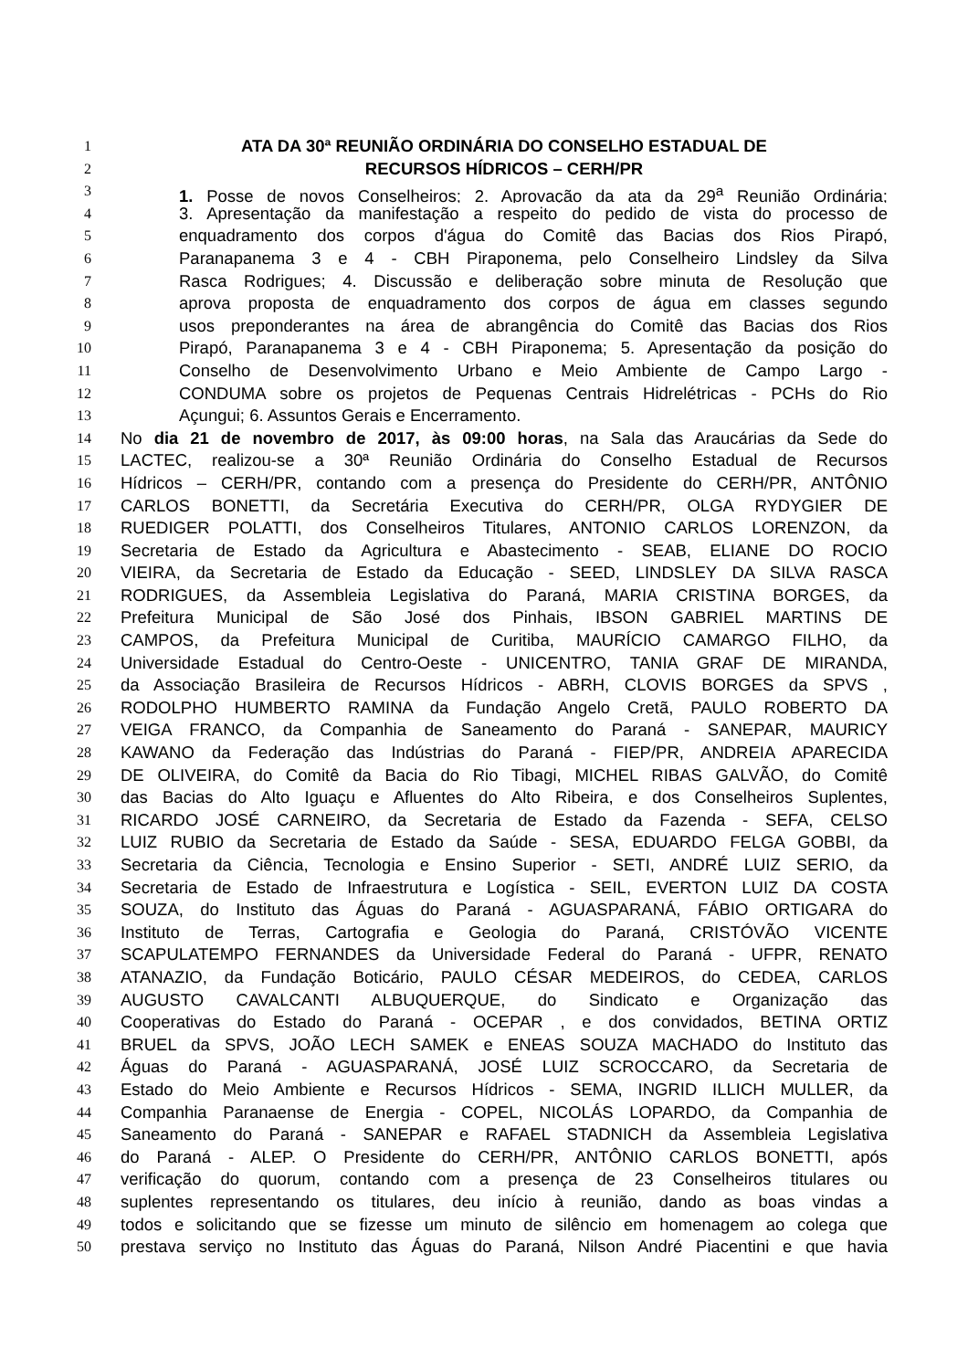1 ATA DA 30ª REUNIÃO ORDINÁRIA DO CONSELHO ESTADUAL DE
2 RECURSOS HÍDRICOS – CERH/PR
3 1. Posse de novos Conselheiros; 2. Aprovação da ata da 29<sup>a</sup> Reunião Ordinária;
4 3. Apresentação da manifestação a respeito do pedido de vista do processo de
5 enquadramento dos corpos d'água do Comitê das Bacias dos Rios Pirapó,
6 Paranapanema 3 e 4 - CBH Piraponema, pelo Conselheiro Lindsley da Silva
7 Rasca Rodrigues; 4. Discussão e deliberação sobre minuta de Resolução que
8 aprova proposta de enquadramento dos corpos de água em classes segundo
9 usos preponderantes na área de abrangência do Comitê das Bacias dos Rios
10 Pirapó, Paranapanema 3 e 4 - CBH Piraponema; 5. Apresentação da posição do
11 Conselho de Desenvolvimento Urbano e Meio Ambiente de Campo Largo -
12 CONDUMA sobre os projetos de Pequenas Centrais Hidrelétricas - PCHs do Rio
13 Açungui; 6. Assuntos Gerais e Encerramento.
14 No dia 21 de novembro de 2017, às 09:00 horas, na Sala das Araucárias da Sede do
15 LACTEC, realizou-se a 30ª Reunião Ordinária do Conselho Estadual de Recursos
16 Hídricos – CERH/PR, contando com a presença do Presidente do CERH/PR, ANTÔNIO
17 CARLOS BONETTI, da Secretária Executiva do CERH/PR, OLGA RYDYGIER DE
18 RUEDIGER POLATTI, dos Conselheiros Titulares, ANTONIO CARLOS LORENZON, da
19 Secretaria de Estado da Agricultura e Abastecimento - SEAB, ELIANE DO ROCIO
20 VIEIRA, da Secretaria de Estado da Educação - SEED, LINDSLEY DA SILVA RASCA
21 RODRIGUES, da Assembleia Legislativa do Paraná, MARIA CRISTINA BORGES, da
22 Prefeitura Municipal de São José dos Pinhais, IBSON GABRIEL MARTINS DE
23 CAMPOS, da Prefeitura Municipal de Curitiba, MAURÍCIO CAMARGO FILHO, da
24 Universidade Estadual do Centro-Oeste - UNICENTRO, TANIA GRAF DE MIRANDA,
25 da Associação Brasileira de Recursos Hídricos - ABRH, CLOVIS BORGES da SPVS ,
26 RODOLPHO HUMBERTO RAMINA da Fundação Angelo Cretã, PAULO ROBERTO DA
27 VEIGA FRANCO, da Companhia de Saneamento do Paraná - SANEPAR, MAURICY
28 KAWANO da Federação das Indústrias do Paraná - FIEP/PR, ANDREIA APARECIDA
29 DE OLIVEIRA, do Comitê da Bacia do Rio Tibagi, MICHEL RIBAS GALVÃO, do Comitê
30 das Bacias do Alto Iguaçu e Afluentes do Alto Ribeira, e dos Conselheiros Suplentes,
31 RICARDO JOSÉ CARNEIRO, da Secretaria de Estado da Fazenda - SEFA, CELSO
32 LUIZ RUBIO da Secretaria de Estado da Saúde - SESA, EDUARDO FELGA GOBBI, da
33 Secretaria da Ciência, Tecnologia e Ensino Superior - SETI, ANDRÉ LUIZ SERIO, da
34 Secretaria de Estado de Infraestrutura e Logística - SEIL, EVERTON LUIZ DA COSTA
35 SOUZA, do Instituto das Águas do Paraná - AGUASPARANÁ, FÁBIO ORTIGARA do
36 Instituto de Terras, Cartografia e Geologia do Paraná, CRISTÓVÃO VICENTE
37 SCAPULATEMPO FERNANDES da Universidade Federal do Paraná - UFPR, RENATO
38 ATANAZIO, da Fundação Boticário, PAULO CÉSAR MEDEIROS, do CEDEA, CARLOS
39 AUGUSTO CAVALCANTI ALBUQUERQUE, do Sindicato e Organização das
40 Cooperativas do Estado do Paraná - OCEPAR , e dos convidados, BETINA ORTIZ
41 BRUEL da SPVS, JOÃO LECH SAMEK e ENEAS SOUZA MACHADO do Instituto das
42 Águas do Paraná - AGUASPARANÁ, JOSÉ LUIZ SCROCCARO, da Secretaria de
43 Estado do Meio Ambiente e Recursos Hídricos - SEMA, INGRID ILLICH MULLER, da
44 Companhia Paranaense de Energia - COPEL, NICOLÁS LOPARDO, da Companhia de
45 Saneamento do Paraná - SANEPAR e RAFAEL STADNICH da Assembleia Legislativa
46 do Paraná - ALEP. O Presidente do CERH/PR, ANTÔNIO CARLOS BONETTI, após
47 verificação do quorum, contando com a presença de 23 Conselheiros titulares ou
48 suplentes representando os titulares, deu início à reunião, dando as boas vindas a
49 todos e solicitando que se fizesse um minuto de silêncio em homenagem ao colega que
50 prestava serviço no Instituto das Águas do Paraná, Nilson André Piacentini e que havia